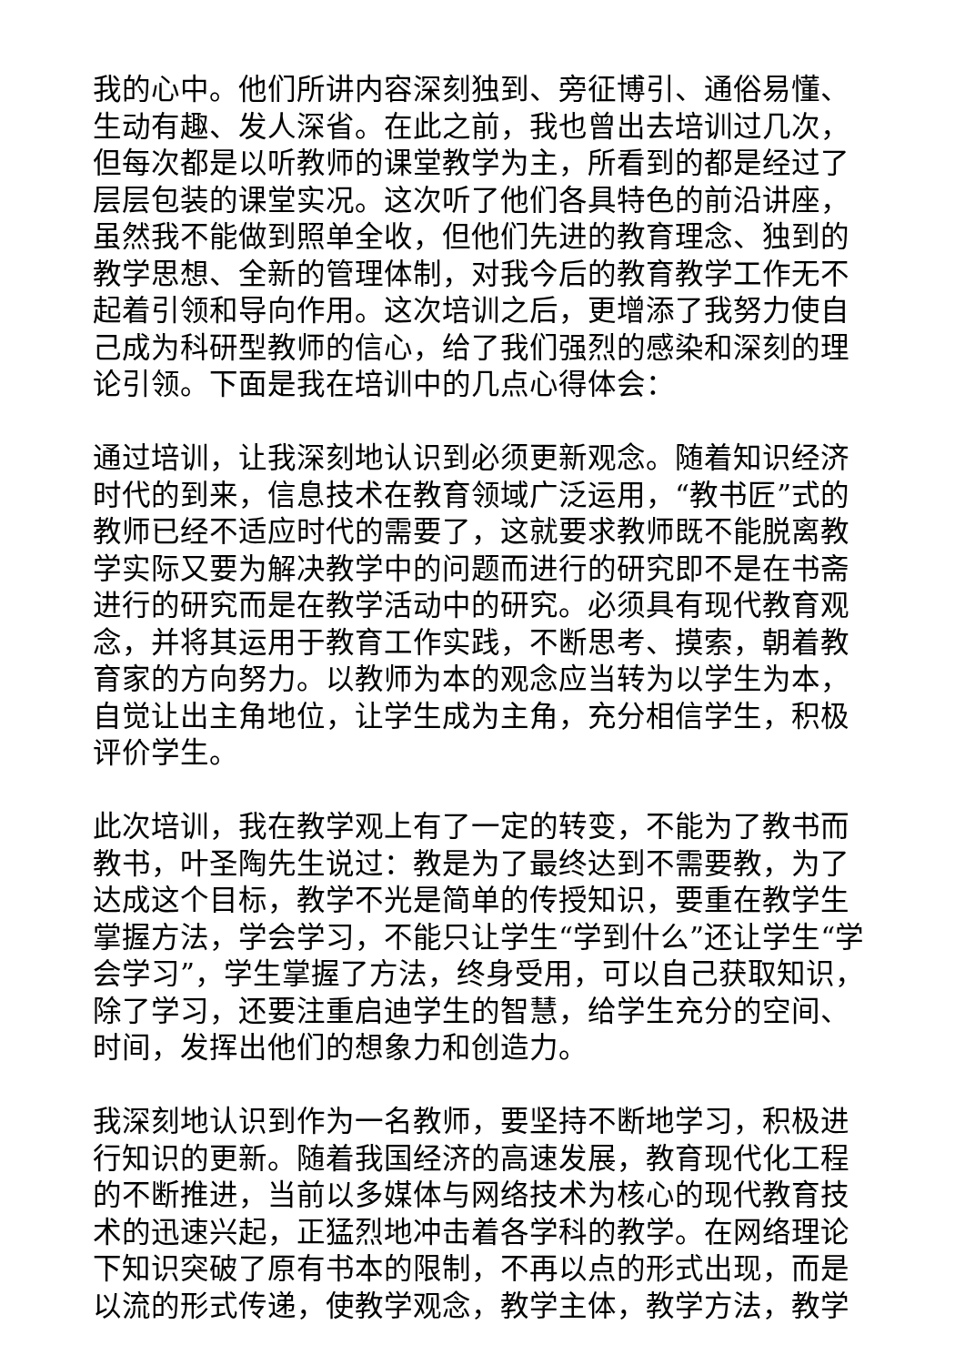我的心中。他们所讲内容深刻独到、旁征博引、通俗易懂、生动有趣、发人深省。在此之前，我也曾出去培训过几次，但每次都是以听教师的课堂教学为主，所看到的都是经过了层层包装的课堂实况。这次听了他们各具特色的前沿讲座，虽然我不能做到照单全收，但他们先进的教育理念、独到的教学思想、全新的管理体制，对我今后的教育教学工作无不起着引领和导向作用。这次培训之后，更增添了我努力使自己成为科研型教师的信心，给了我们强烈的感染和深刻的理论引领。下面是我在培训中的几点心得体会：
通过培训，让我深刻地认识到必须更新观念。随着知识经济时代的到来，信息技术在教育领域广泛运用，“教书匠”式的教师已经不适应时代的需要了，这就要求教师既不能脱离教学实际又要为解决教学中的问题而进行的研究即不是在书斋进行的研究而是在教学活动中的研究。必须具有现代教育观念，并将其运用于教育工作实践，不断思考、摸索，朝着教育家的方向努力。以教师为本的观念应当转为以学生为本，自觉让出主角地位，让学生成为主角，充分相信学生，积极评价学生。
此次培训，我在教学观上有了一定的转变，不能为了教书而教书，叶圣陶先生说过：教是为了最终达到不需要教，为了达成这个目标，教学不光是简单的传授知识，要重在教学生掌握方法，学会学习，不能只让学生“学到什么”还让学生“学会学习”，学生掌握了方法，终身受用，可以自己获取知识，除了学习，还要注重启迪学生的智慧，给学生充分的空间、时间，发挥出他们的想象力和创造力。
我深刻地认识到作为一名教师，要坚持不断地学习，积极进行知识的更新。随着我国经济的高速发展，教育现代化工程的不断推进，当前以多媒体与网络技术为核心的现代教育技术的迅速兴起，正猛烈地冲击着各学科的教学。在网络理论下知识突破了原有书本的限制，不再以点的形式出现，而是以流的形式传递，使教学观念，教学主体，教学方法，教学